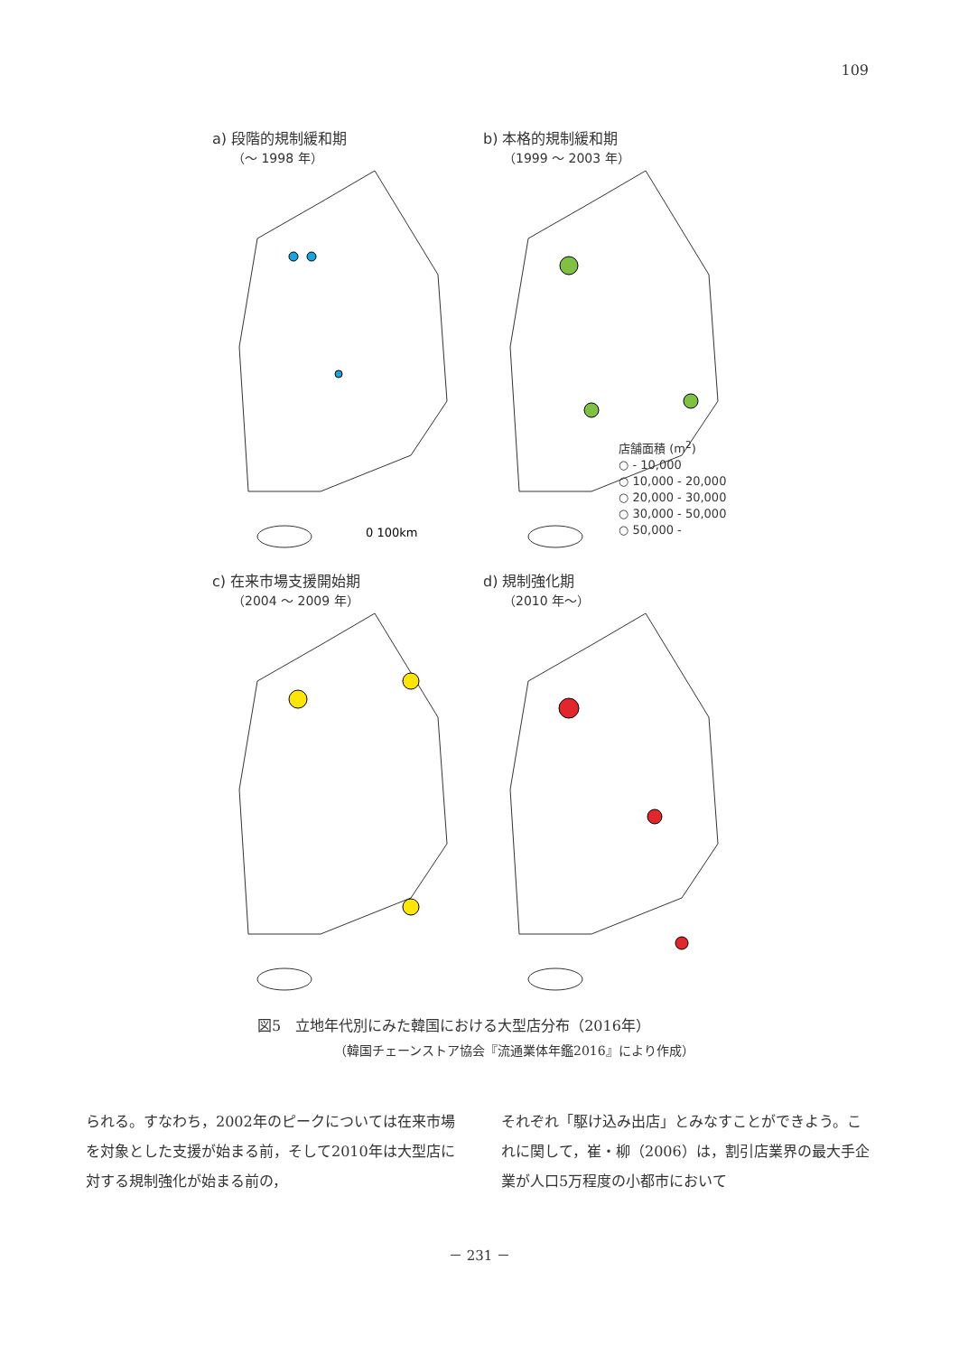109
a) 段階的規制緩和期
（～ 1998 年）
0 100km
b) 本格的規制緩和期
（1999 ～ 2003 年）
店舗面積 (m<sup>2</sup>)
○ - 10,000
○ 10,000 - 20,000
○ 20,000 - 30,000
○ 30,000 - 50,000
○ 50,000 -
c) 在来市場支援開始期
（2004 ～ 2009 年）
d) 規制強化期
（2010 年～）
図5　立地年代別にみた韓国における大型店分布（2016年）
（韓国チェーンストア協会『流通業体年鑑2016』により作成）
られる。すなわち，2002年のピークについては在来市場を対象とした支援が始まる前，そして2010年は大型店に対する規制強化が始まる前の，
それぞれ「駆け込み出店」とみなすことができよう。これに関して，崔・柳（2006）は，割引店業界の最大手企業が人口5万程度の小都市において
－ 231 －